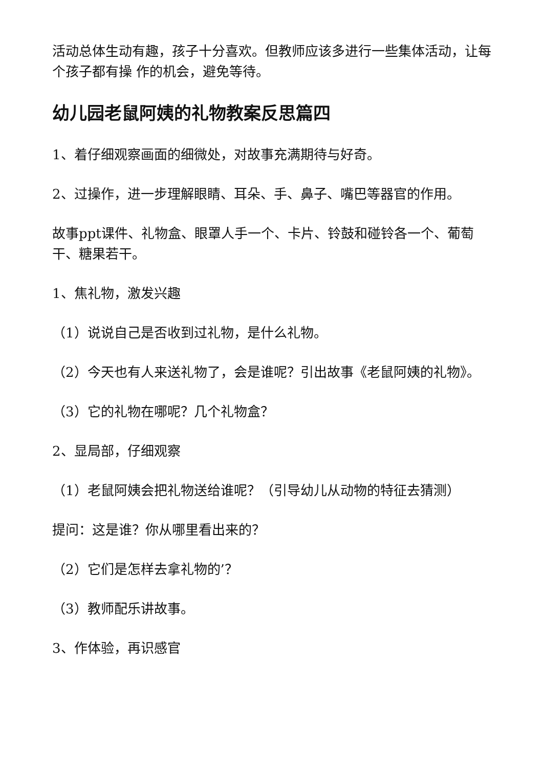活动总体生动有趣，孩子十分喜欢。但教师应该多进行一些集体活动，让每个孩子都有操 作的机会，避免等待。
幼儿园老鼠阿姨的礼物教案反思篇四
1、着仔细观察画面的细微处，对故事充满期待与好奇。
2、过操作，进一步理解眼睛、耳朵、手、鼻子、嘴巴等器官的作用。
故事ppt课件、礼物盒、眼罩人手一个、卡片、铃鼓和碰铃各一个、葡萄干、糖果若干。
1、焦礼物，激发兴趣
（1）说说自己是否收到过礼物，是什么礼物。
（2）今天也有人来送礼物了，会是谁呢？引出故事《老鼠阿姨的礼物》。
（3）它的礼物在哪呢？几个礼物盒？
2、显局部，仔细观察
（1）老鼠阿姨会把礼物送给谁呢？（引导幼儿从动物的特征去猜测）
提问：这是谁？你从哪里看出来的？
（2）它们是怎样去拿礼物的’？
（3）教师配乐讲故事。
3、作体验，再识感官